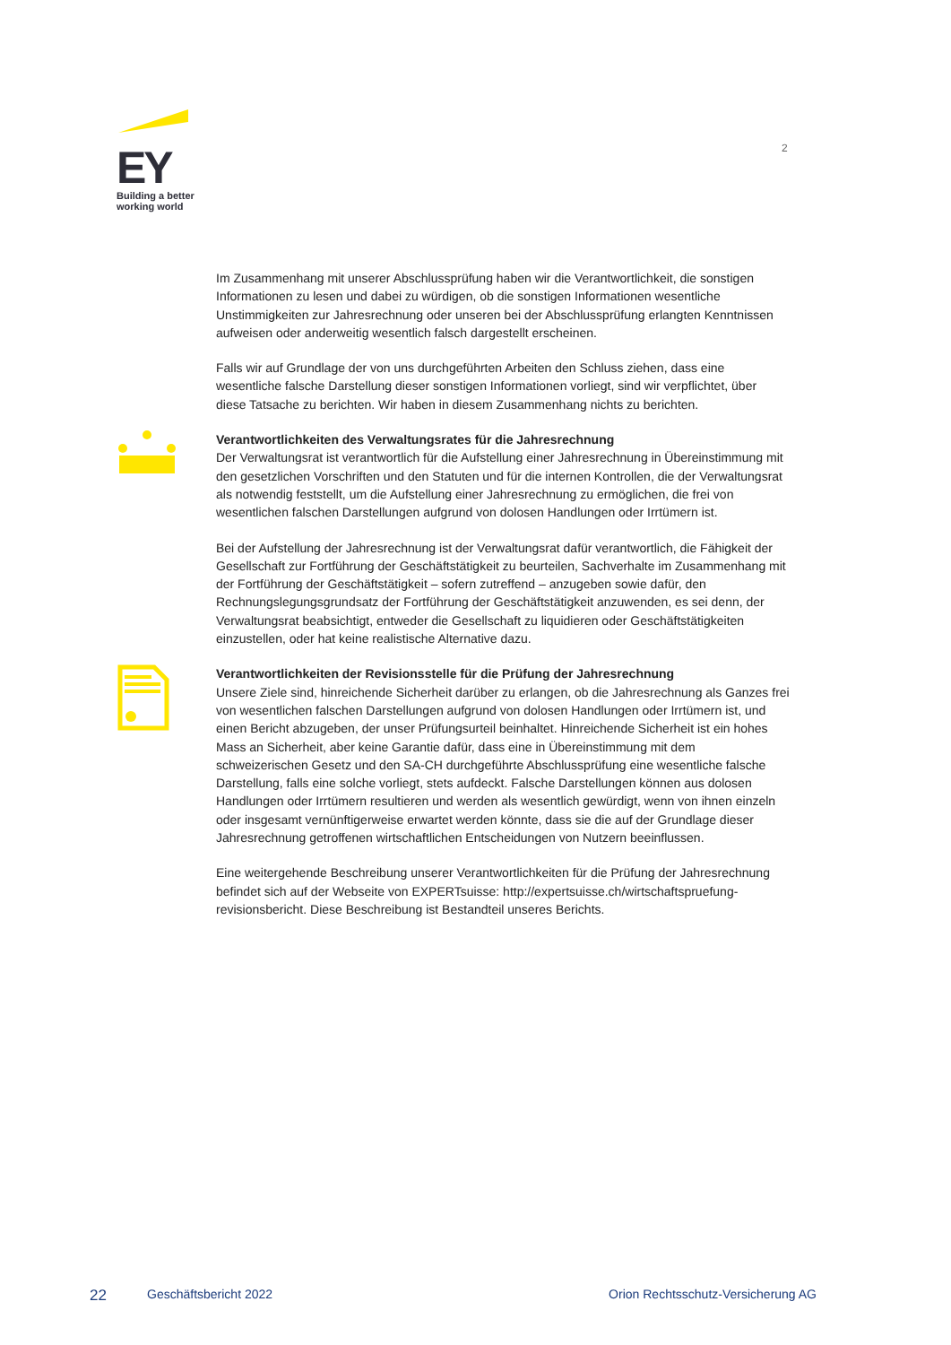EY
Building a better
working world
2
Im Zusammenhang mit unserer Abschlussprüfung haben wir die Verantwortlichkeit, die sonstigen Informationen zu lesen und dabei zu würdigen, ob die sonstigen Informationen wesentliche Unstimmigkeiten zur Jahresrechnung oder unseren bei der Abschlussprüfung erlangten Kenntnissen aufweisen oder anderweitig wesentlich falsch dargestellt erscheinen.
Falls wir auf Grundlage der von uns durchgeführten Arbeiten den Schluss ziehen, dass eine wesentliche falsche Darstellung dieser sonstigen Informationen vorliegt, sind wir verpflichtet, über diese Tatsache zu berichten. Wir haben in diesem Zusammenhang nichts zu berichten.
Verantwortlichkeiten des Verwaltungsrates für die Jahresrechnung
Der Verwaltungsrat ist verantwortlich für die Aufstellung einer Jahresrechnung in Übereinstimmung mit den gesetzlichen Vorschriften und den Statuten und für die internen Kontrollen, die der Verwaltungsrat als notwendig feststellt, um die Aufstellung einer Jahresrechnung zu ermöglichen, die frei von wesentlichen falschen Darstellungen aufgrund von dolosen Handlungen oder Irrtümern ist.
Bei der Aufstellung der Jahresrechnung ist der Verwaltungsrat dafür verantwortlich, die Fähigkeit der Gesellschaft zur Fortführung der Geschäftstätigkeit zu beurteilen, Sachverhalte im Zusammenhang mit der Fortführung der Geschäftstätigkeit – sofern zutreffend – anzugeben sowie dafür, den Rechnungslegungsgrundsatz der Fortführung der Geschäftstätigkeit anzuwenden, es sei denn, der Verwaltungsrat beabsichtigt, entweder die Gesellschaft zu liquidieren oder Geschäftstätigkeiten einzustellen, oder hat keine realistische Alternative dazu.
Verantwortlichkeiten der Revisionsstelle für die Prüfung der Jahresrechnung
Unsere Ziele sind, hinreichende Sicherheit darüber zu erlangen, ob die Jahresrechnung als Ganzes frei von wesentlichen falschen Darstellungen aufgrund von dolosen Handlungen oder Irrtümern ist, und einen Bericht abzugeben, der unser Prüfungsurteil beinhaltet. Hinreichende Sicherheit ist ein hohes Mass an Sicherheit, aber keine Garantie dafür, dass eine in Übereinstimmung mit dem schweizerischen Gesetz und den SA-CH durchgeführte Abschlussprüfung eine wesentliche falsche Darstellung, falls eine solche vorliegt, stets aufdeckt. Falsche Darstellungen können aus dolosen Handlungen oder Irrtümern resultieren und werden als wesentlich gewürdigt, wenn von ihnen einzeln oder insgesamt vernünftigerweise erwartet werden könnte, dass sie die auf der Grundlage dieser Jahresrechnung getroffenen wirtschaftlichen Entscheidungen von Nutzern beeinflussen.
Eine weitergehende Beschreibung unserer Verantwortlichkeiten für die Prüfung der Jahresrechnung befindet sich auf der Webseite von EXPERTsuisse: http://expertsuisse.ch/wirtschaftspruefung-revisionsbericht. Diese Beschreibung ist Bestandteil unseres Berichts.
22 Geschäftsbericht 2022 Orion Rechtsschutz-Versicherung AG